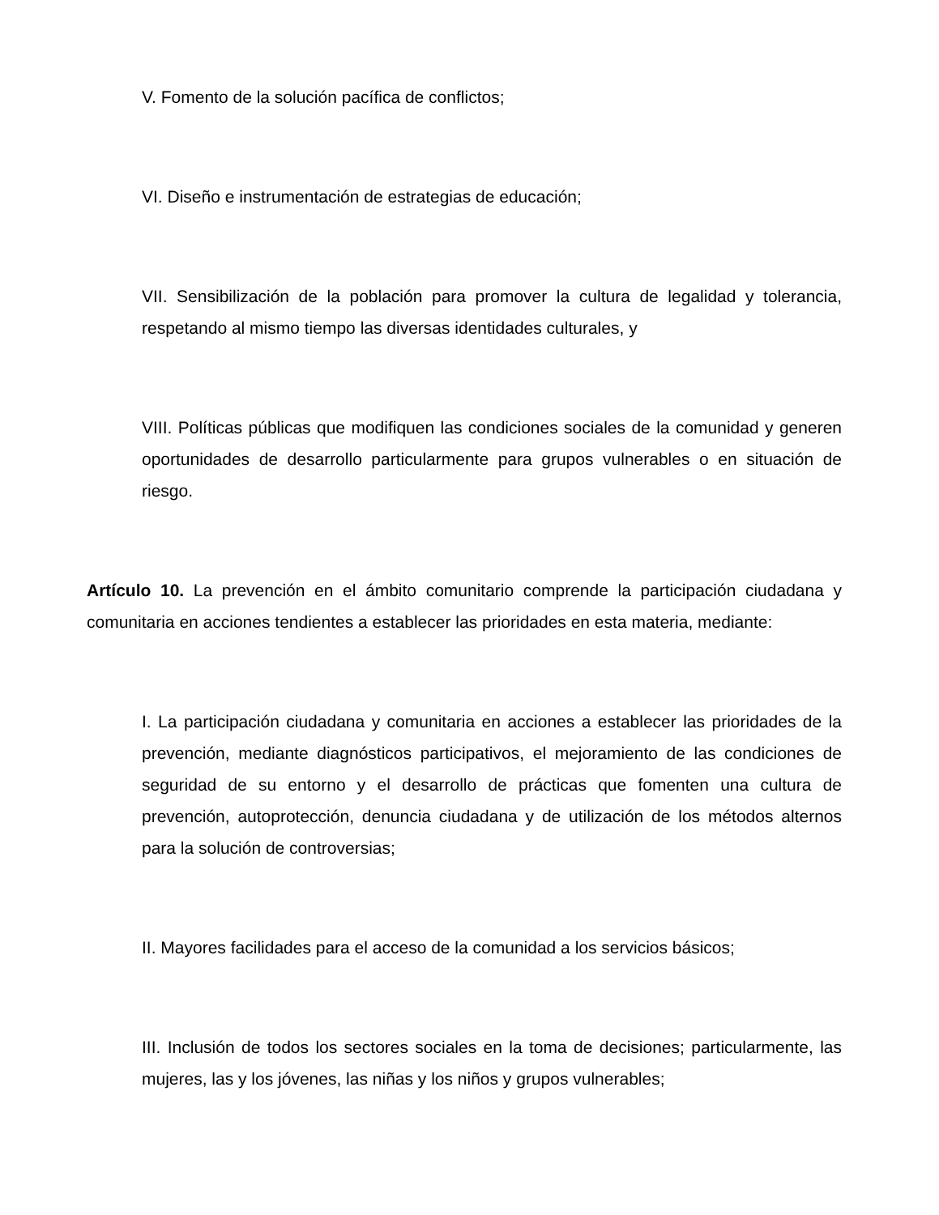V. Fomento de la solución pacífica de conflictos;
VI. Diseño e instrumentación de estrategias de educación;
VII. Sensibilización de la población para promover la cultura de legalidad y tolerancia, respetando al mismo tiempo las diversas identidades culturales, y
VIII. Políticas públicas que modifiquen las condiciones sociales de la comunidad y generen oportunidades de desarrollo particularmente para grupos vulnerables o en situación de riesgo.
Artículo 10. La prevención en el ámbito comunitario comprende la participación ciudadana y comunitaria en acciones tendientes a establecer las prioridades en esta materia, mediante:
I. La participación ciudadana y comunitaria en acciones a establecer las prioridades de la prevención, mediante diagnósticos participativos, el mejoramiento de las condiciones de seguridad de su entorno y el desarrollo de prácticas que fomenten una cultura de prevención, autoprotección, denuncia ciudadana y de utilización de los métodos alternos para la solución de controversias;
II. Mayores facilidades para el acceso de la comunidad a los servicios básicos;
III. Inclusión de todos los sectores sociales en la toma de decisiones; particularmente, las mujeres, las y los jóvenes, las niñas y los niños y grupos vulnerables;